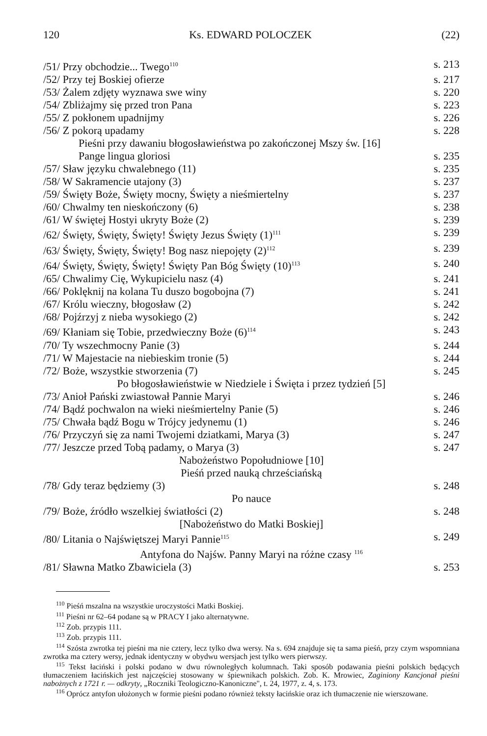120 Ks. EDWARD POLOCZEK (22)
/51/ Przy obchodzie... Twego<sup>110</sup> s. 213
/52/ Przy tej Boskiej ofierze s. 217
/53/ Żalem zdjęty wyznawa swe winy s. 220
/54/ Zbliżajmy się przed tron Pana s. 223
/55/ Z pokłonem upadnijmy s. 226
/56/ Z pokorą upadamy s. 228
Pieśni przy dawaniu błogosławieństwa po zakończonej Mszy św. [16]
Pange lingua gloriosi s. 235
/57/ Sław języku chwalebnego (11) s. 235
/58/ W Sakramencie utajony (3) s. 237
/59/ Święty Boże, Święty mocny, Święty a nieśmiertelny s. 237
/60/ Chwalmy ten nieskończony (6) s. 238
/61/ W świętej Hostyi ukryty Boże (2) s. 239
/62/ Święty, Święty, Święty! Święty Jezus Święty (1)<sup>111</sup> s. 239
/63/ Święty, Święty, Święty! Bog nasz niepojęty (2)<sup>112</sup> s. 239
/64/ Święty, Święty, Święty! Święty Pan Bóg Święty (10)<sup>113</sup> s. 240
/65/ Chwalimy Cię, Wykupicielu nasz (4) s. 241
/66/ Poklęknij na kolana Tu duszo bogobojna (7) s. 241
/67/ Królu wieczny, błogosław (2) s. 242
/68/ Pojźrzyj z nieba wysokiego (2) s. 242
/69/ Kłaniam się Tobie, przedwieczny Boże (6)<sup>114</sup> s. 243
/70/ Ty wszechmocny Panie (3) s. 244
/71/ W Majestacie na niebieskim tronie (5) s. 244
/72/ Boże, wszystkie stworzenia (7) s. 245
Po błogosławieństwie w Niedziele i Święta i przez tydzień [5]
/73/ Anioł Pański zwiastował Pannie Maryi s. 246
/74/ Bądź pochwalon na wieki nieśmiertelny Panie (5) s. 246
/75/ Chwała bądź Bogu w Trójcy jedynemu (1) s. 246
/76/ Przyczyń się za nami Twojemi dziatkami, Marya (3) s. 247
/77/ Jeszcze przed Tobą padamy, o Marya (3) s. 247
Nabożeństwo Popołudniowe [10]
Pieśń przed nauką chrześciańską
/78/ Gdy teraz będziemy (3) s. 248
Po nauce
/79/ Boże, źródło wszelkiej światłości (2) s. 248
[Nabożeństwo do Matki Boskiej]
/80/ Litania o Najświętszej Maryi Pannie<sup>115</sup> s. 249
Antyfona do Najśw. Panny Maryi na różne czasy <sup>116</sup>
/81/ Sławna Matko Zbawiciela (3) s. 253
<sup>110</sup> Pieśń mszalna na wszystkie uroczystości Matki Boskiej.
<sup>111</sup> Pieśni nr 62–64 podane są w PRACY I jako alternatywne.
<sup>112</sup> Zob. przypis 111.
<sup>113</sup> Zob. przypis 111.
<sup>114</sup> Szósta zwrotka tej pieśni ma nie cztery, lecz tylko dwa wersy. Na s. 694 znajduje się ta sama pieśń, przy czym wspomniana zwrotka ma cztery wersy, jednak identyczny w obydwu wersjach jest tylko wers pierwszy.
<sup>115</sup> Tekst łaciński i polski podano w dwu równoległych kolumnach. Taki sposób podawania pieśni polskich będących tłumaczeniem łacińskich jest najczęściej stosowany w śpiewnikach polskich. Zob. K. Mrowiec, Zaginiony Kancjonał pieśni nabożnych z 1721 r. — odkryty, „Roczniki Teologiczno-Kanoniczne", t. 24, 1977, z. 4, s. 173.
<sup>116</sup> Oprócz antyfon ułożonych w formie pieśni podano również teksty łacińskie oraz ich tłumaczenie nie wierszowane.